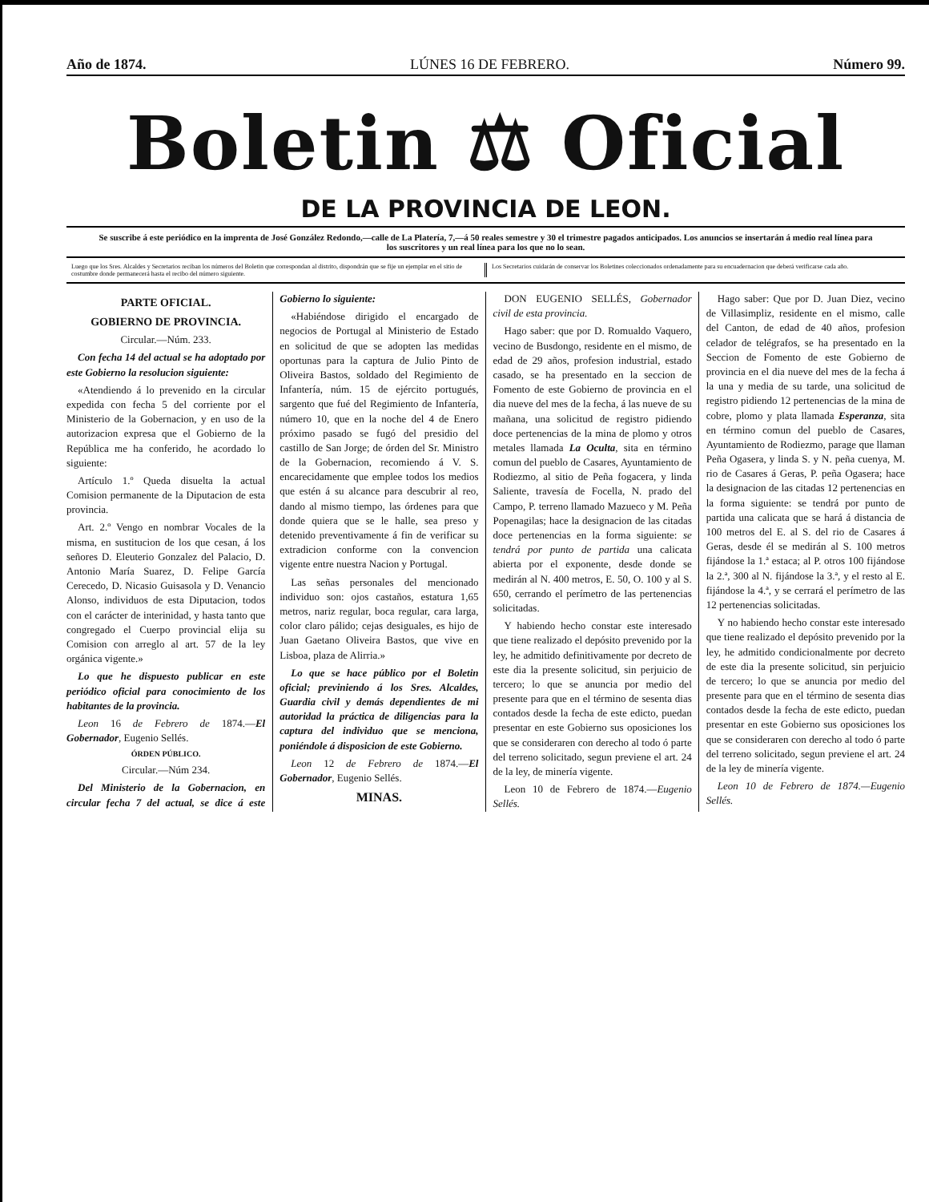Año de 1874. LÚNES 16 DE FEBRERO. Número 99.
Boletin ⚖ Oficial
DE LA PROVINCIA DE LEON.
Se suscribe á este periódico en la imprenta de José González Redondo,—calle de La Platería, 7,—á 50 reales semestre y 30 el trimestre pagados anticipados. Los anuncios se insertarán á medio real línea para los suscritores y un real línea para los que no lo sean.
Luego que los Sres. Alcaldes y Secretarios reciban los números del Boletin que correspondan al distrito, dispondrán que se fije un ejemplar en el sitio de costumbre donde permanecerá hasta el recibo del número siguiente.
Los Secretarios cuidarán de conservar los Boletines coleccionados ordenadamente para su encuadernacion que deberá verificarse cada año.
PARTE OFICIAL.
GOBIERNO DE PROVINCIA.
Circular.—Núm. 233.
Con fecha 14 del actual se ha adoptado por este Gobierno la resolucion siguiente:
«Atendiendo á lo prevenido en la circular expedida con fecha 5 del corriente por el Ministerio de la Gobernacion, y en uso de la autorizacion expresa que el Gobierno de la República me ha conferido, he acordado lo siguiente:
Artículo 1.º Queda disuelta la actual Comision permanente de la Diputacion de esta provincia.
Art. 2.º Vengo en nombrar Vocales de la misma, en sustitucion de los que cesan, á los señores D. Eleuterio Gonzalez del Palacio, D. Antonio María Suarez, D. Felipe García Cerecedo, D. Nicasio Guisasola y D. Venancio Alonso, individuos de esta Diputacion, todos con el carácter de interinidad, y hasta tanto que congregado el Cuerpo provincial elija su Comision con arreglo al art. 57 de la ley orgánica vigente.»
Lo que he dispuesto publicar en este periódico oficial para conocimiento de los habitantes de la provincia.
Leon 16 de Febrero de 1874.—El Gobernador, Eugenio Sellés.
ÓRDEN PÚBLICO.
Circular.—Núm 234.
Del Ministerio de la Gobernacion, en circular fecha 7 del actual, se dice á este Gobierno lo siguiente:
«Habiéndose dirigido el encargado de negocios de Portugal al Ministerio de Estado en solicitud de que se adopten las medidas oportunas para la captura de Julio Pinto de Oliveira Bastos, soldado del Regimiento de Infantería, núm. 15 de ejército portugués, sargento que fué del Regimiento de Infantería, número 10, que en la noche del 4 de Enero próximo pasado se fugó del presidio del castillo de San Jorge; de órden del Sr. Ministro de la Gobernacion, recomiendo á V. S. encarecidamente que emplee todos los medios que estén á su alcance para descubrir al reo, dando al mismo tiempo, las órdenes para que donde quiera que se le halle, sea preso y detenido preventivamente á fin de verificar su extradicion conforme con la convencion vigente entre nuestra Nacion y Portugal.
Las señas personales del mencionado individuo son: ojos castaños, estatura 1,65 metros, nariz regular, boca regular, cara larga, color claro pálido; cejas desiguales, es hijo de Juan Gaetano Oliveira Bastos, que vive en Lisboa, plaza de Alirria.»
Lo que se hace público por el Boletin oficial; previniendo á los Sres. Alcaldes, Guardia civil y demás dependientes de mi autoridad la práctica de diligencias para la captura del individuo que se menciona, poniéndole á disposicion de este Gobierno.
Leon 12 de Febrero de 1874.—El Gobernador, Eugenio Sellés.
MINAS.
DON EUGENIO SELLÉS, Gobernador civil de esta provincia.
Hago saber: que por D. Romualdo Vaquero, vecino de Busdongo, residente en el mismo, de edad de 29 años, profesion industrial, estado casado, se ha presentado en la seccion de Fomento de este Gobierno de provincia en el dia nueve del mes de la fecha, á las nueve de su mañana, una solicitud de registro pidiendo doce pertenencias de la mina de plomo y otros metales llamada La Oculta, sita en término comun del pueblo de Casares, Ayuntamiento de Rodiezmo, al sitio de Peña fogacera, y linda Saliente, travesía de Focella, N. prado del Campo, P. terreno llamado Mazueco y M. Peña Popenagilas; hace la designacion de las citadas doce pertenencias en la forma siguiente: se tendrá por punto de partida una calicata abierta por el exponente, desde donde se medirán al N. 400 metros, E. 50, O. 100 y al S. 650, cerrando el perímetro de las pertenencias solicitadas.
Y habiendo hecho constar este interesado que tiene realizado el depósito prevenido por la ley, he admitido definitivamente por decreto de este dia la presente solicitud, sin perjuicio de tercero; lo que se anuncia por medio del presente para que en el término de sesenta dias contados desde la fecha de este edicto, puedan presentar en este Gobierno sus oposiciones los que se consideraren con derecho al todo ó parte del terreno solicitado, segun previene el art. 24 de la ley, de minería vigente.
Leon 10 de Febrero de 1874.—Eugenio Sellés.
Hago saber: Que por D. Juan Diez, vecino de Villasimpliz, residente en el mismo, calle del Canton, de edad de 40 años, profesion celador de telégrafos, se ha presentado en la Seccion de Fomento de este Gobierno de provincia en el dia nueve del mes de la fecha á la una y media de su tarde, una solicitud de registro pidiendo 12 pertenencias de la mina de cobre, plomo y plata llamada Esperanza, sita en término comun del pueblo de Casares, Ayuntamiento de Rodiezmo, parage que llaman Peña Ogasera, y linda S. y N. peña cuenya, M. rio de Casares á Geras, P. peña Ogasera; hace la designacion de las citadas 12 pertenencias en la forma siguiente: se tendrá por punto de partida una calicata que se hará á distancia de 100 metros del E. al S. del rio de Casares á Geras, desde él se medirán al S. 100 metros fijándose la 1.ª estaca; al P. otros 100 fijándose la 2.ª, 300 al N. fijándose la 3.ª, y el resto al E. fijándose la 4.ª, y se cerrará el perímetro de las 12 pertenencias solicitadas.
Y no habiendo hecho constar este interesado que tiene realizado el depósito prevenido por la ley, he admitido condicionalmente por decreto de este dia la presente solicitud, sin perjuicio de tercero; lo que se anuncia por medio del presente para que en el término de sesenta dias contados desde la fecha de este edicto, puedan presentar en este Gobierno sus oposiciones los que se consideraren con derecho al todo ó parte del terreno solicitado, segun previene el art. 24 de la ley de minería vigente.
Leon 10 de Febrero de 1874.—Eugenio Sellés.